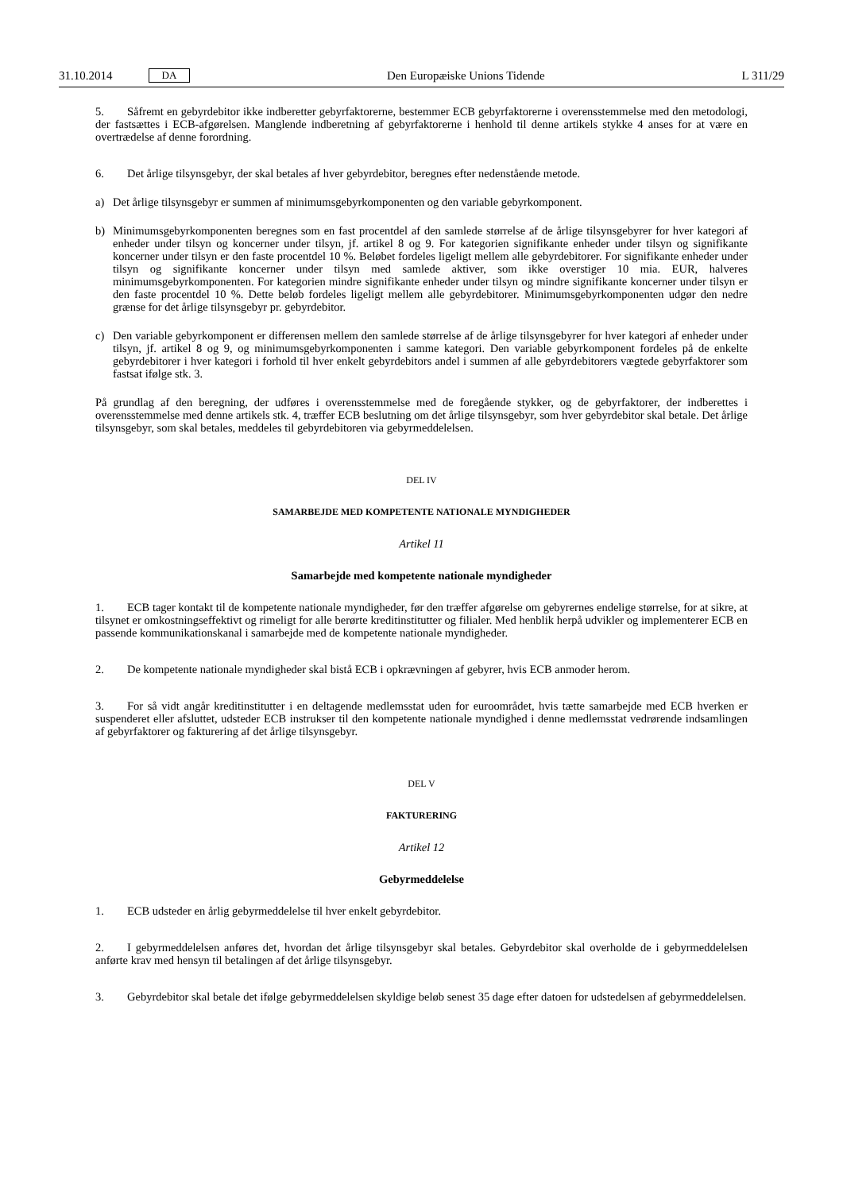31.10.2014 DA
Den Europæiske Unions Tidende L 311/29
5. Såfremt en gebyrdebitor ikke indberetter gebyrfaktorerne, bestemmer ECB gebyrfaktorerne i overensstemmelse med den metodologi, der fastsættes i ECB-afgørelsen. Manglende indberetning af gebyrfaktorerne i henhold til denne artikels stykke 4 anses for at være en overtrædelse af denne forordning.
6. Det årlige tilsynsgebyr, der skal betales af hver gebyrdebitor, beregnes efter nedenstående metode.
a) Det årlige tilsynsgebyr er summen af minimumsgebyrkomponenten og den variable gebyrkomponent.
b) Minimumsgebyrkomponenten beregnes som en fast procentdel af den samlede størrelse af de årlige tilsynsgebyrer for hver kategori af enheder under tilsyn og koncerner under tilsyn, jf. artikel 8 og 9. For kategorien signifikante enheder under tilsyn og signifikante koncerner under tilsyn er den faste procentdel 10 %. Beløbet fordeles ligeligt mellem alle gebyrdebitorer. For signifikante enheder under tilsyn og signifikante koncerner under tilsyn med samlede aktiver, som ikke overstiger 10 mia. EUR, halveres minimumsgebyrkomponenten. For kategorien mindre signifikante enheder under tilsyn og mindre signifikante koncerner under tilsyn er den faste procentdel 10 %. Dette beløb fordeles ligeligt mellem alle gebyrdebitorer. Minimumsgebyrkomponenten udgør den nedre grænse for det årlige tilsynsgebyr pr. gebyrdebitor.
c) Den variable gebyrkomponent er differensen mellem den samlede størrelse af de årlige tilsynsgebyrer for hver kategori af enheder under tilsyn, jf. artikel 8 og 9, og minimumsgebyrkomponenten i samme kategori. Den variable gebyrkomponent fordeles på de enkelte gebyrdebitorer i hver kategori i forhold til hver enkelt gebyrdebitors andel i summen af alle gebyrdebitorers vægtede gebyrfaktorer som fastsat ifølge stk. 3.
På grundlag af den beregning, der udføres i overensstemmelse med de foregående stykker, og de gebyrfaktorer, der indberettes i overensstemmelse med denne artikels stk. 4, træffer ECB beslutning om det årlige tilsynsgebyr, som hver gebyrdebitor skal betale. Det årlige tilsynsgebyr, som skal betales, meddeles til gebyrdebitoren via gebyrmeddelelsen.
DEL IV
SAMARBEJDE MED KOMPETENTE NATIONALE MYNDIGHEDER
Artikel 11
Samarbejde med kompetente nationale myndigheder
1. ECB tager kontakt til de kompetente nationale myndigheder, før den træffer afgørelse om gebyrernes endelige størrelse, for at sikre, at tilsynet er omkostningseffektivt og rimeligt for alle berørte kreditinstitutter og filialer. Med henblik herpå udvikler og implementerer ECB en passende kommunikationskanal i samarbejde med de kompetente nationale myndigheder.
2. De kompetente nationale myndigheder skal bistå ECB i opkrævningen af gebyrer, hvis ECB anmoder herom.
3. For så vidt angår kreditinstitutter i en deltagende medlemsstat uden for euroområdet, hvis tætte samarbejde med ECB hverken er suspenderet eller afsluttet, udsteder ECB instrukser til den kompetente nationale myndighed i denne medlemsstat vedrørende indsamlingen af gebyrfaktorer og fakturering af det årlige tilsynsgebyr.
DEL V
FAKTURERING
Artikel 12
Gebyrmeddelelse
1. ECB udsteder en årlig gebyrmeddelelse til hver enkelt gebyrdebitor.
2. I gebyrmeddelelsen anføres det, hvordan det årlige tilsynsgebyr skal betales. Gebyrdebitor skal overholde de i gebyrmeddelelsen anførte krav med hensyn til betalingen af det årlige tilsynsgebyr.
3. Gebyrdebitor skal betale det ifølge gebyrmeddelelsen skyldige beløb senest 35 dage efter datoen for udstedelsen af gebyrmeddelelsen.